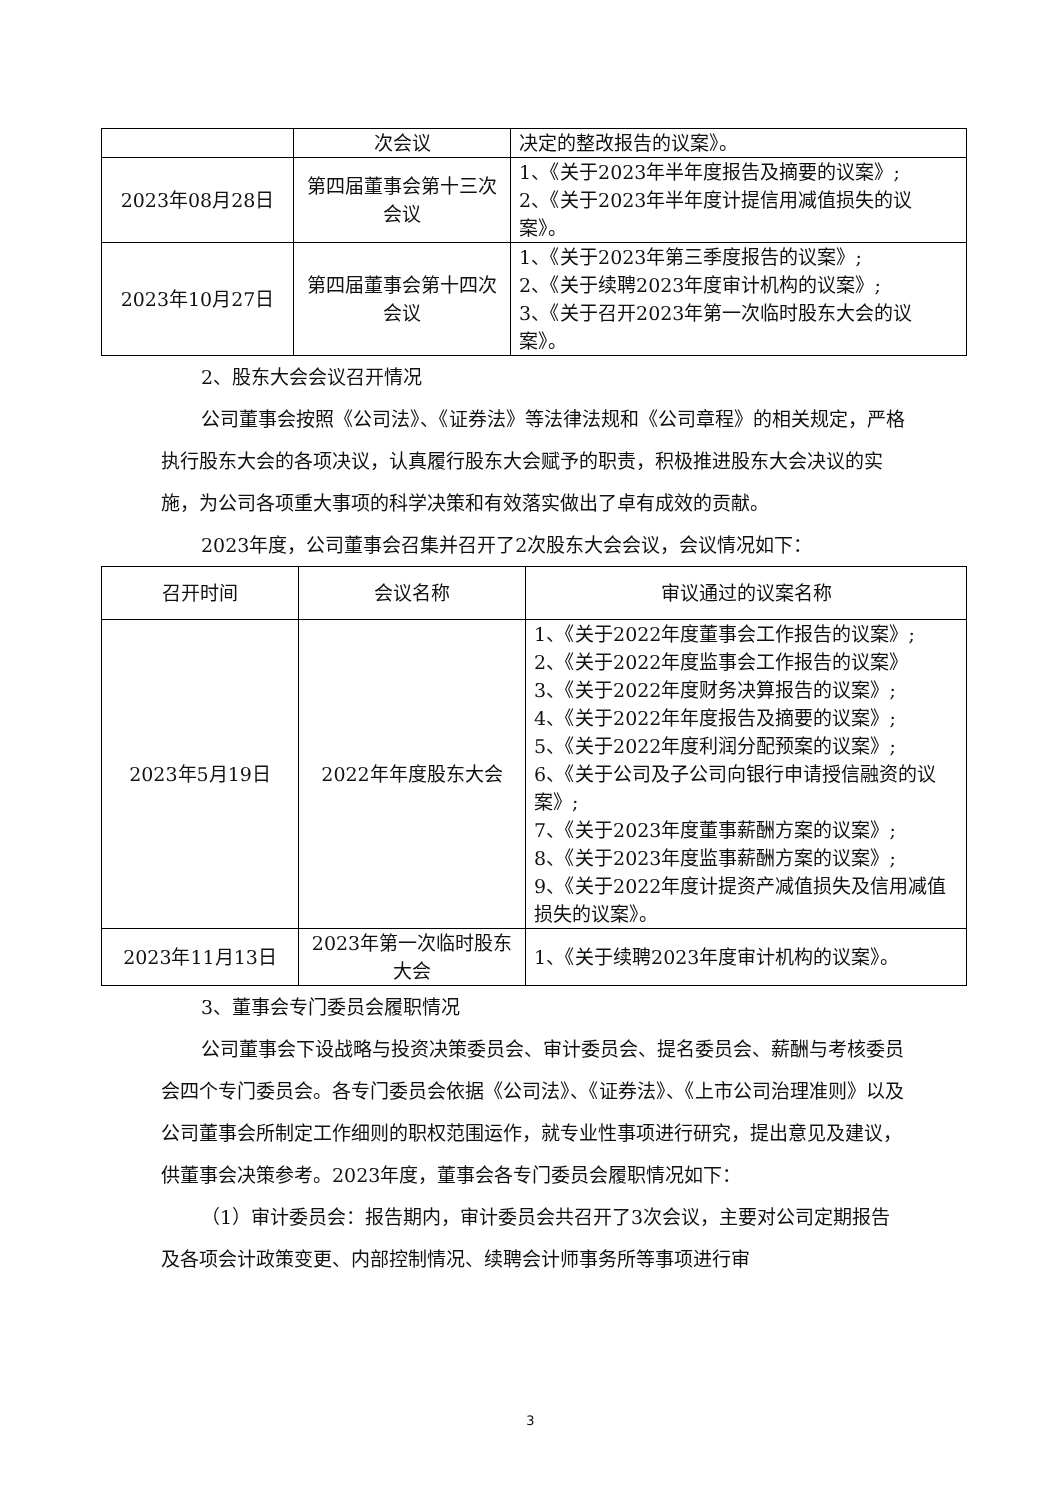| | 次会议 | 决定的整改报告的议案》。 |
| 2023年08月28日 | 第四届董事会第十三次会议 | 1、《关于2023年半年度报告及摘要的议案》; 2、《关于2023年半年度计提信用减值损失的议案》。 |
| 2023年10月27日 | 第四届董事会第十四次会议 | 1、《关于2023年第三季度报告的议案》; 2、《关于续聘2023年度审计机构的议案》; 3、《关于召开2023年第一次临时股东大会的议案》。 |
2、股东大会会议召开情况
公司董事会按照《公司法》、《证券法》等法律法规和《公司章程》的相关规定，严格执行股东大会的各项决议，认真履行股东大会赋予的职责，积极推进股东大会决议的实施，为公司各项重大事项的科学决策和有效落实做出了卓有成效的贡献。
2023年度，公司董事会召集并召开了2次股东大会会议，会议情况如下：
| 召开时间 | 会议名称 | 审议通过的议案名称 |
| --- | --- | --- |
| 2023年5月19日 | 2022年年度股东大会 | 1、《关于2022年度董事会工作报告的议案》; 2、《关于2022年度监事会工作报告的议案》 3、《关于2022年度财务决算报告的议案》; 4、《关于2022年年度报告及摘要的议案》; 5、《关于2022年度利润分配预案的议案》; 6、《关于公司及子公司向银行申请授信融资的议案》; 7、《关于2023年度董事薪酬方案的议案》; 8、《关于2023年度监事薪酬方案的议案》; 9、《关于2022年度计提资产减值损失及信用减值损失的议案》。 |
| 2023年11月13日 | 2023年第一次临时股东大会 | 1、《关于续聘2023年度审计机构的议案》。 |
3、董事会专门委员会履职情况
公司董事会下设战略与投资决策委员会、审计委员会、提名委员会、薪酬与考核委员会四个专门委员会。各专门委员会依据《公司法》、《证券法》、《上市公司治理准则》以及公司董事会所制定工作细则的职权范围运作，就专业性事项进行研究，提出意见及建议，供董事会决策参考。2023年度，董事会各专门委员会履职情况如下：
（1）审计委员会：报告期内，审计委员会共召开了3次会议，主要对公司定期报告及各项会计政策变更、内部控制情况、续聘会计师事务所等事项进行审
3